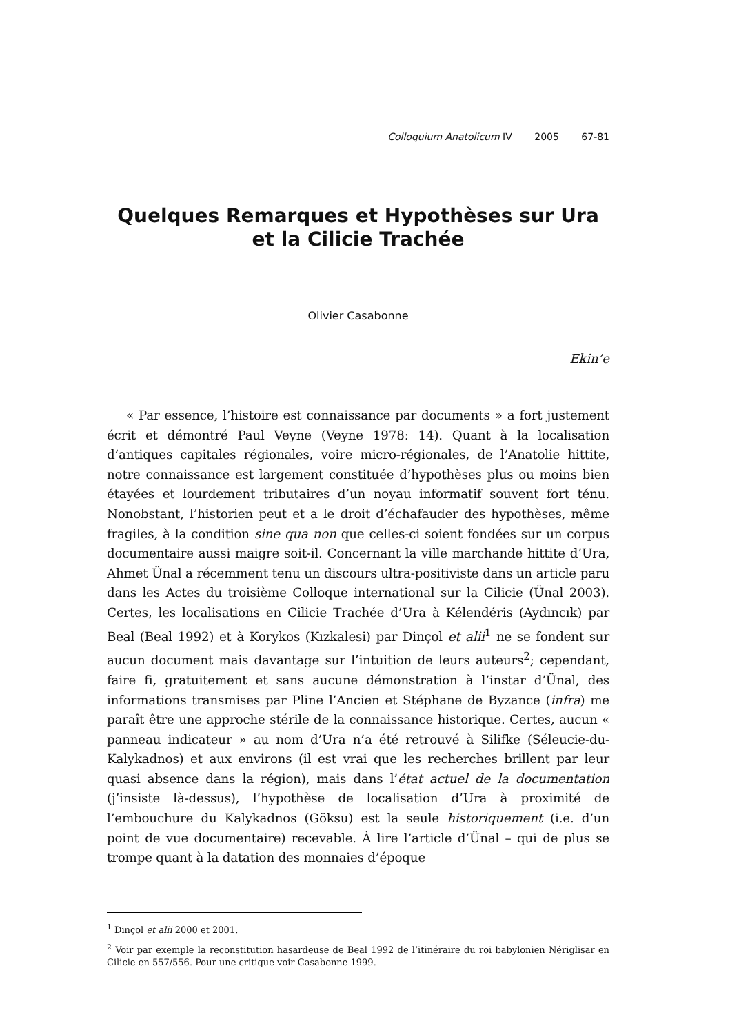Colloquium Anatolicum IV 2005 67-81
Quelques Remarques et Hypothèses sur Ura et la Cilicie Trachée
Olivier Casabonne
Ekin’e
« Par essence, l’histoire est connaissance par documents » a fort justement écrit et démontré Paul Veyne (Veyne 1978: 14). Quant à la localisation d’antiques capitales régionales, voire micro-régionales, de l’Anatolie hittite, notre connaissance est largement constituée d’hypothèses plus ou moins bien étayées et lourdement tributaires d’un noyau informatif souvent fort ténu. Nonobstant, l’historien peut et a le droit d’échafauder des hypothèses, même fragiles, à la condition sine qua non que celles-ci soient fondées sur un corpus documentaire aussi maigre soit-il. Concernant la ville marchande hittite d’Ura, Ahmet Ünal a récemment tenu un discours ultra-positiviste dans un article paru dans les Actes du troisième Colloque international sur la Cilicie (Ünal 2003). Certes, les localisations en Cilicie Trachée d’Ura à Kélendéris (Aydıncık) par Beal (Beal 1992) et à Korykos (Kızkalesi) par Dinçol et alii<sup>1</sup> ne se fondent sur aucun document mais davantage sur l’intuition de leurs auteurs<sup>2</sup>; cependant, faire fi, gratuitement et sans aucune démonstration à l’instar d’Ünal, des informations transmises par Pline l’Ancien et Stéphane de Byzance (infra) me paraît être une approche stérile de la connaissance historique. Certes, aucun « panneau indicateur » au nom d’Ura n’a été retrouvé à Silifke (Séleucie-du-Kalykadnos) et aux environs (il est vrai que les recherches brillent par leur quasi absence dans la région), mais dans l’état actuel de la documentation (j’insiste là-dessus), l’hypothèse de localisation d’Ura à proximité de l’embouchure du Kalykadnos (Göksu) est la seule historiquement (i.e. d’un point de vue documentaire) recevable. À lire l’article d’Ünal – qui de plus se trompe quant à la datation des monnaies d’époque
<sup>1</sup> Dinçol et alii 2000 et 2001.
<sup>2</sup> Voir par exemple la reconstitution hasardeuse de Beal 1992 de l’itinéraire du roi babylonien Nériglisar en Cilicie en 557/556. Pour une critique voir Casabonne 1999.